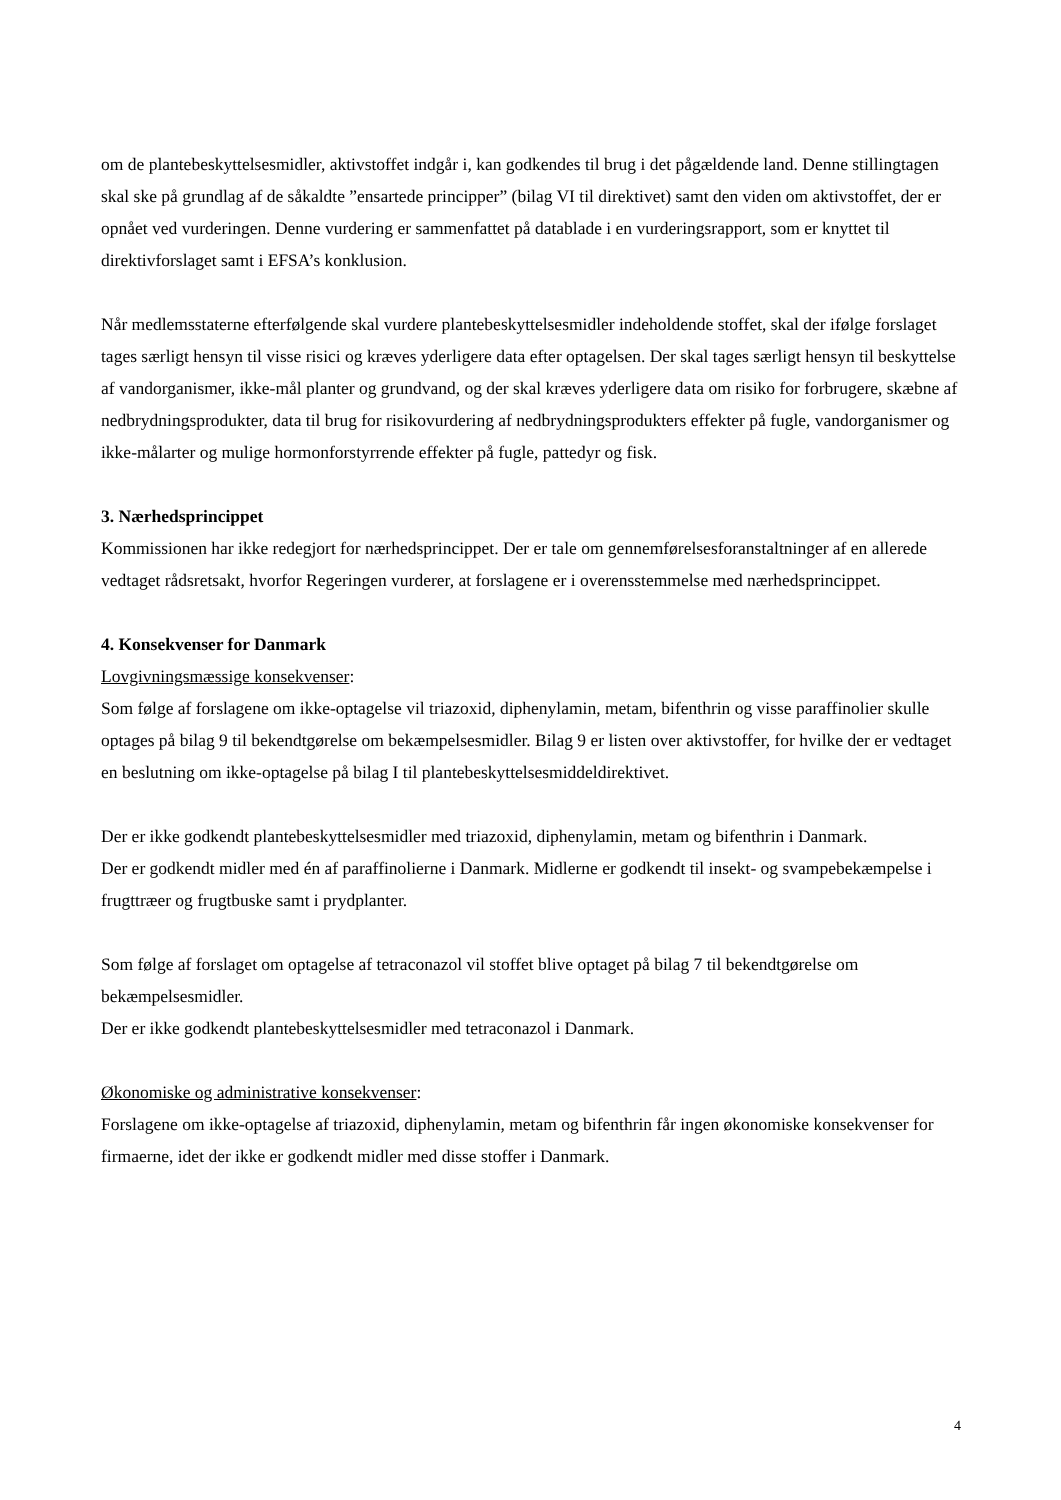om de plantebeskyttelsesmidler, aktivstoffet indgår i, kan godkendes til brug i det pågældende land. Denne stillingtagen skal ske på grundlag af de såkaldte ”ensartede principper” (bilag VI til direktivet) samt den viden om aktivstoffet, der er opnået ved vurderingen. Denne vurdering er sammenfattet på datablade i en vurderingsrapport, som er knyttet til direktivforslaget samt i EFSA’s konklusion.
Når medlemsstaterne efterfølgende skal vurdere plantebeskyttelsesmidler indeholdende stoffet, skal der ifølge forslaget tages særligt hensyn til visse risici og kræves yderligere data efter optagelsen. Der skal tages særligt hensyn til beskyttelse af vandorganismer, ikke-mål planter og grundvand, og der skal kræves yderligere data om risiko for forbrugere, skæbne af nedbrydningsprodukter, data til brug for risikovurdering af nedbrydningsprodukters effekter på fugle, vandorganismer og ikke-målarter og mulige hormonforstyrrende effekter på fugle, pattedyr og fisk.
3. Nærhedsprincippet
Kommissionen har ikke redegjort for nærhedsprincippet. Der er tale om gennemførelsesforanstaltninger af en allerede vedtaget rådsretsakt, hvorfor Regeringen vurderer, at forslagene er i overensstemmelse med nærhedsprincippet.
4. Konsekvenser for Danmark
Lovgivningsmæssige konsekvenser:
Som følge af forslagene om ikke-optagelse vil triazoxid, diphenylamin, metam, bifenthrin og visse paraffinolier skulle optages på bilag 9 til bekendtgørelse om bekæmpelsesmidler. Bilag 9 er listen over aktivstoffer, for hvilke der er vedtaget en beslutning om ikke-optagelse på bilag I til plantebeskyttelsesmiddeldirektivet.
Der er ikke godkendt plantebeskyttelsesmidler med triazoxid, diphenylamin, metam og bifenthrin i Danmark.
Der er godkendt midler med én af paraffinolierne i Danmark. Midlerne er godkendt til insekt- og svampebekæmpelse i frugttræer og frugtbuske samt i prydplanter.
Som følge af forslaget om optagelse af tetraconazol vil stoffet blive optaget på bilag 7 til bekendtgørelse om bekæmpelsesmidler.
Der er ikke godkendt plantebeskyttelsesmidler med tetraconazol i Danmark.
Økonomiske og administrative konsekvenser:
Forslagene om ikke-optagelse af triazoxid, diphenylamin, metam og bifenthrin får ingen økonomiske konsekvenser for firmaerne, idet der ikke er godkendt midler med disse stoffer i Danmark.
4